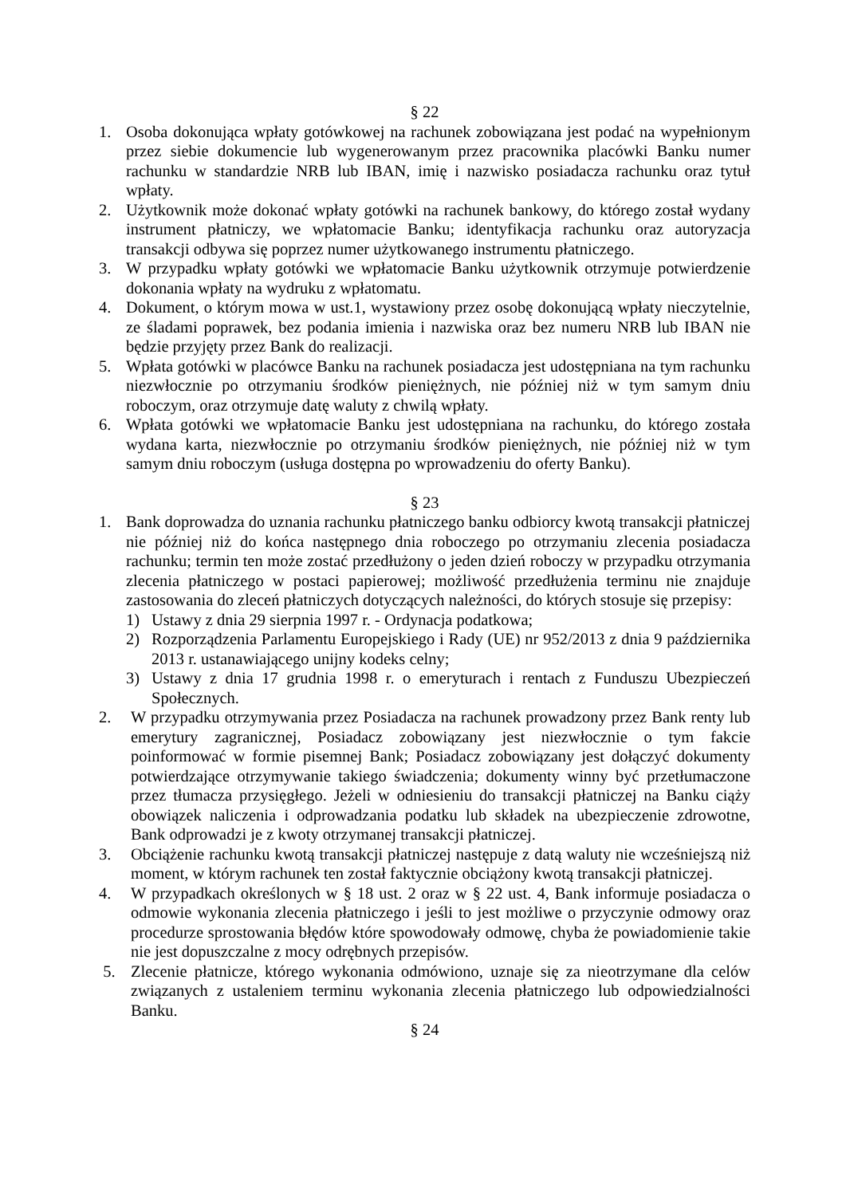§ 22
1. Osoba dokonująca wpłaty gotówkowej na rachunek zobowiązana jest podać na wypełnionym przez siebie dokumencie lub wygenerowanym przez pracownika placówki Banku numer rachunku w standardzie NRB lub IBAN, imię i nazwisko posiadacza rachunku oraz tytuł wpłaty.
2. Użytkownik może dokonać wpłaty gotówki na rachunek bankowy, do którego został wydany instrument płatniczy, we wpłatomacie Banku; identyfikacja rachunku oraz autoryzacja transakcji odbywa się poprzez numer użytkowanego instrumentu płatniczego.
3. W przypadku wpłaty gotówki we wpłatomacie Banku użytkownik otrzymuje potwierdzenie dokonania wpłaty na wydruku z wpłatomatu.
4. Dokument, o którym mowa w ust.1, wystawiony przez osobę dokonującą wpłaty nieczytelnie, ze śladami poprawek, bez podania imienia i nazwiska oraz bez numeru NRB lub IBAN nie będzie przyjęty przez Bank do realizacji.
5. Wpłata gotówki w placówce Banku na rachunek posiadacza jest udostępniana na tym rachunku niezwłocznie po otrzymaniu środków pieniężnych, nie później niż w tym samym dniu roboczym, oraz otrzymuje datę waluty z chwilą wpłaty.
6. Wpłata gotówki we wpłatomacie Banku jest udostępniana na rachunku, do którego została wydana karta, niezwłocznie po otrzymaniu środków pieniężnych, nie później niż w tym samym dniu roboczym (usługa dostępna po wprowadzeniu do oferty Banku).
§ 23
1. Bank doprowadza do uznania rachunku płatniczego banku odbiorcy kwotą transakcji płatniczej nie później niż do końca następnego dnia roboczego po otrzymaniu zlecenia posiadacza rachunku; termin ten może zostać przedłużony o jeden dzień roboczy w przypadku otrzymania zlecenia płatniczego w postaci papierowej; możliwość przedłużenia terminu nie znajduje zastosowania do zleceń płatniczych dotyczących należności, do których stosuje się przepisy:
1) Ustawy z dnia 29 sierpnia 1997 r. - Ordynacja podatkowa;
2) Rozporządzenia Parlamentu Europejskiego i Rady (UE) nr 952/2013 z dnia 9 października 2013 r. ustanawiającego unijny kodeks celny;
3) Ustawy z dnia 17 grudnia 1998 r. o emeryturach i rentach z Funduszu Ubezpieczeń Społecznych.
2. W przypadku otrzymywania przez Posiadacza na rachunek prowadzony przez Bank renty lub emerytury zagranicznej, Posiadacz zobowiązany jest niezwłocznie o tym fakcie poinformować w formie pisemnej Bank; Posiadacz zobowiązany jest dołączyć dokumenty potwierdzające otrzymywanie takiego świadczenia; dokumenty winny być przetłumaczone przez tłumacza przysięgłego. Jeżeli w odniesieniu do transakcji płatniczej na Banku ciąży obowiązek naliczenia i odprowadzania podatku lub składek na ubezpieczenie zdrowotne, Bank odprowadzi je z kwoty otrzymanej transakcji płatniczej.
3. Obciążenie rachunku kwotą transakcji płatniczej następuje z datą waluty nie wcześniejszą niż moment, w którym rachunek ten został faktycznie obciążony kwotą transakcji płatniczej.
4. W przypadkach określonych w § 18 ust. 2 oraz w § 22 ust. 4, Bank informuje posiadacza o odmowie wykonania zlecenia płatniczego i jeśli to jest możliwe o przyczynie odmowy oraz procedurze sprostowania błędów które spowodowały odmowę, chyba że powiadomienie takie nie jest dopuszczalne z mocy odrębnych przepisów.
5. Zlecenie płatnicze, którego wykonania odmówiono, uznaje się za nieotrzymane dla celów związanych z ustaleniem terminu wykonania zlecenia płatniczego lub odpowiedzialności Banku.
§ 24